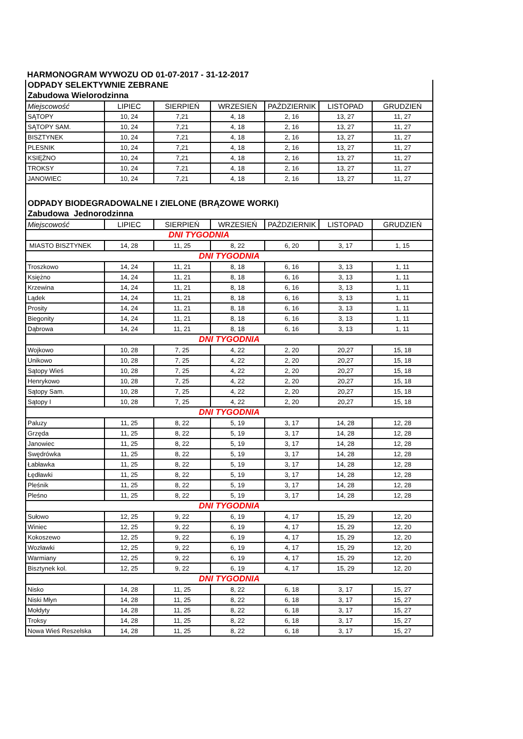HARMONOGRAM WYWOZU OD 01-07-2017 - 31-12-2017
| ODPADY SELEKTYWNIE ZEBRANE | | | | | | |
| Zabudowa Wielorodzinna | | | | | | |
| Miejscowość | LIPIEC | SIERPIEŃ | WRZESIEŃ | PAŹDZIERNIK | LISTOPAD | GRUDZIEŃ |
| SĄTOPY | 10, 24 | 7,21 | 4, 18 | 2, 16 | 13, 27 | 11, 27 |
| SĄTOPY SAM. | 10, 24 | 7,21 | 4, 18 | 2, 16 | 13, 27 | 11, 27 |
| BISZTYNEK | 10, 24 | 7,21 | 4, 18 | 2, 16 | 13, 27 | 11, 27 |
| PLESNIK | 10, 24 | 7,21 | 4, 18 | 2, 16 | 13, 27 | 11, 27 |
| KSIĘŻNO | 10, 24 | 7,21 | 4, 18 | 2, 16 | 13, 27 | 11, 27 |
| TROKSY | 10, 24 | 7,21 | 4, 18 | 2, 16 | 13, 27 | 11, 27 |
| JANOWIEC | 10, 24 | 7,21 | 4, 18 | 2, 16 | 13, 27 | 11, 27 |
| ODPADY BIODEGRADOWALNE I ZIELONE (BRĄZOWE WORKI) | | | | | | |
| Zabudowa Jednorodzinna | | | | | | |
| Miejscowość | LIPIEC | SIERPIEŃ | WRZESIEŃ | PAŹDZIERNIK | LISTOPAD | GRUDZIEŃ |
| DNI TYGODNIA | | | | | | |
| MIASTO BISZTYNEK | 14, 28 | 11, 25 | 8, 22 | 6, 20 | 3, 17 | 1, 15 |
| DNI TYGODNIA | | | | | | |
| Troszkowo | 14, 24 | 11, 21 | 8, 18 | 6, 16 | 3, 13 | 1, 11 |
| Księżno | 14, 24 | 11, 21 | 8, 18 | 6, 16 | 3, 13 | 1, 11 |
| Krzewina | 14, 24 | 11, 21 | 8, 18 | 6, 16 | 3, 13 | 1, 11 |
| Lądek | 14, 24 | 11, 21 | 8, 18 | 6, 16 | 3, 13 | 1, 11 |
| Prosity | 14, 24 | 11, 21 | 8, 18 | 6, 16 | 3, 13 | 1, 11 |
| Biegonity | 14, 24 | 11, 21 | 8, 18 | 6, 16 | 3, 13 | 1, 11 |
| Dąbrowa | 14, 24 | 11, 21 | 8, 18 | 6, 16 | 3, 13 | 1, 11 |
| DNI TYGODNIA | | | | | | |
| Wojkowo | 10, 28 | 7, 25 | 4, 22 | 2, 20 | 20,27 | 15, 18 |
| Unikowo | 10, 28 | 7, 25 | 4, 22 | 2, 20 | 20,27 | 15, 18 |
| Sątopy Wieś | 10, 28 | 7, 25 | 4, 22 | 2, 20 | 20,27 | 15, 18 |
| Henrykowo | 10, 28 | 7, 25 | 4, 22 | 2, 20 | 20,27 | 15, 18 |
| Sątopy Sam. | 10, 28 | 7, 25 | 4, 22 | 2, 20 | 20,27 | 15, 18 |
| Sątopy I | 10, 28 | 7, 25 | 4, 22 | 2, 20 | 20,27 | 15, 18 |
| DNI TYGODNIA | | | | | | |
| Paluzy | 11, 25 | 8, 22 | 5, 19 | 3, 17 | 14, 28 | 12, 28 |
| Grzęda | 11, 25 | 8, 22 | 5, 19 | 3, 17 | 14, 28 | 12, 28 |
| Janowiec | 11, 25 | 8, 22 | 5, 19 | 3, 17 | 14, 28 | 12, 28 |
| Swędrówka | 11, 25 | 8, 22 | 5, 19 | 3, 17 | 14, 28 | 12, 28 |
| Łabławka | 11, 25 | 8, 22 | 5, 19 | 3, 17 | 14, 28 | 12, 28 |
| Łędławki | 11, 25 | 8, 22 | 5, 19 | 3, 17 | 14, 28 | 12, 28 |
| Pleśnik | 11, 25 | 8, 22 | 5, 19 | 3, 17 | 14, 28 | 12, 28 |
| Pleśno | 11, 25 | 8, 22 | 5, 19 | 3, 17 | 14, 28 | 12, 28 |
| DNI TYGODNIA | | | | | | |
| Sułowo | 12, 25 | 9, 22 | 6, 19 | 4, 17 | 15, 29 | 12, 20 |
| Winiec | 12, 25 | 9, 22 | 6, 19 | 4, 17 | 15, 29 | 12, 20 |
| Kokoszewo | 12, 25 | 9, 22 | 6, 19 | 4, 17 | 15, 29 | 12, 20 |
| Wozławki | 12, 25 | 9, 22 | 6, 19 | 4, 17 | 15, 29 | 12, 20 |
| Warmiany | 12, 25 | 9, 22 | 6, 19 | 4, 17 | 15, 29 | 12, 20 |
| Bisztynek kol. | 12, 25 | 9, 22 | 6, 19 | 4, 17 | 15, 29 | 12, 20 |
| DNI TYGODNIA | | | | | | |
| Nisko | 14, 28 | 11, 25 | 8, 22 | 6, 18 | 3, 17 | 15, 27 |
| Niski Młyn | 14, 28 | 11, 25 | 8, 22 | 6, 18 | 3, 17 | 15, 27 |
| Mołdyty | 14, 28 | 11, 25 | 8, 22 | 6, 18 | 3, 17 | 15, 27 |
| Troksy | 14, 28 | 11, 25 | 8, 22 | 6, 18 | 3, 17 | 15, 27 |
| Nowa Wieś Reszelska | 14, 28 | 11, 25 | 8, 22 | 6, 18 | 3, 17 | 15, 27 |